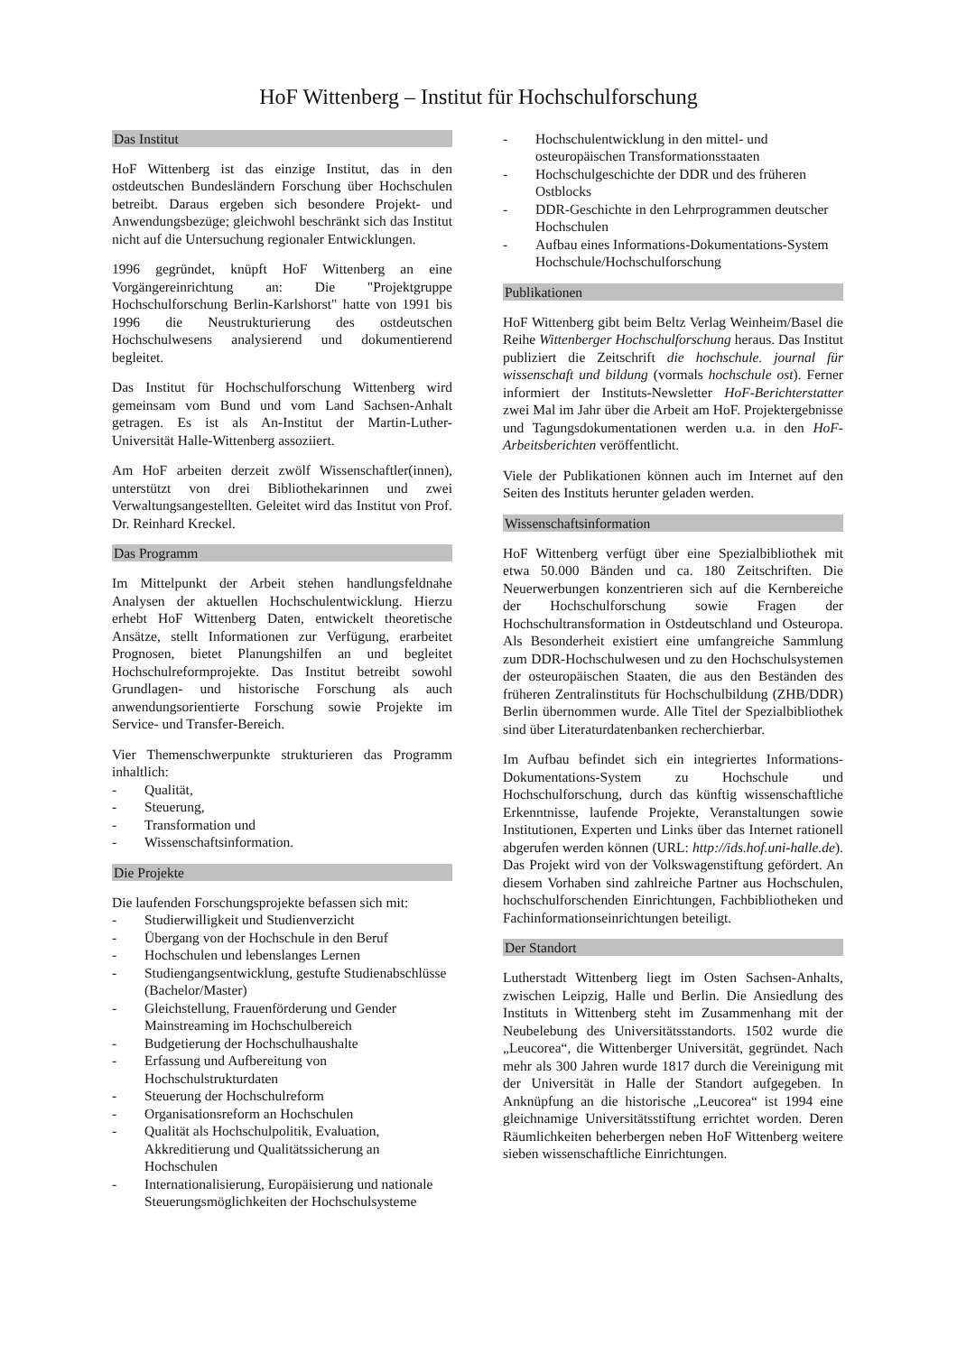HoF Wittenberg – Institut für Hochschulforschung
Das Institut
HoF Wittenberg ist das einzige Institut, das in den ostdeutschen Bundesländern Forschung über Hochschulen betreibt. Daraus ergeben sich besondere Projekt- und Anwendungsbezüge; gleichwohl beschränkt sich das Institut nicht auf die Untersuchung regionaler Entwicklungen.
1996 gegründet, knüpft HoF Wittenberg an eine Vorgängereinrichtung an: Die "Projektgruppe Hochschulforschung Berlin-Karlshorst" hatte von 1991 bis 1996 die Neustrukturierung des ostdeutschen Hochschulwesens analysierend und dokumentierend begleitet.
Das Institut für Hochschulforschung Wittenberg wird gemeinsam vom Bund und vom Land Sachsen-Anhalt getragen. Es ist als An-Institut der Martin-Luther-Universität Halle-Wittenberg assoziiert.
Am HoF arbeiten derzeit zwölf Wissenschaftler(innen), unterstützt von drei Bibliothekarinnen und zwei Verwaltungsangestellten. Geleitet wird das Institut von Prof. Dr. Reinhard Kreckel.
Das Programm
Im Mittelpunkt der Arbeit stehen handlungsfeldnahe Analysen der aktuellen Hochschulentwicklung. Hierzu erhebt HoF Wittenberg Daten, entwickelt theoretische Ansätze, stellt Informationen zur Verfügung, erarbeitet Prognosen, bietet Planungshilfen an und begleitet Hochschulreformprojekte. Das Institut betreibt sowohl Grundlagen- und historische Forschung als auch anwendungsorientierte Forschung sowie Projekte im Service- und Transfer-Bereich.
Vier Themenschwerpunkte strukturieren das Programm inhaltlich:
- Qualität,
- Steuerung,
- Transformation und
- Wissenschaftsinformation.
Die Projekte
Die laufenden Forschungsprojekte befassen sich mit:
- Studierwilligkeit und Studienverzicht
- Übergang von der Hochschule in den Beruf
- Hochschulen und lebenslanges Lernen
- Studiengangsentwicklung, gestufte Studienabschlüsse (Bachelor/Master)
- Gleichstellung, Frauenförderung und Gender Mainstreaming im Hochschulbereich
- Budgetierung der Hochschulhaushalte
- Erfassung und Aufbereitung von Hochschulstrukturdaten
- Steuerung der Hochschulreform
- Organisationsreform an Hochschulen
- Qualität als Hochschulpolitik, Evaluation, Akkreditierung und Qualitätssicherung an Hochschulen
- Internationalisierung, Europäisierung und nationale Steuerungsmöglichkeiten der Hochschulsysteme
- Hochschulentwicklung in den mittel- und osteuropäischen Transformationsstaaten
- Hochschulgeschichte der DDR und des früheren Ostblocks
- DDR-Geschichte in den Lehrprogrammen deutscher Hochschulen
- Aufbau eines Informations-Dokumentations-System Hochschule/Hochschulforschung
Publikationen
HoF Wittenberg gibt beim Beltz Verlag Weinheim/Basel die Reihe Wittenberger Hochschulforschung heraus. Das Institut publiziert die Zeitschrift die hochschule. journal für wissenschaft und bildung (vormals hochschule ost). Ferner informiert der Instituts-Newsletter HoF-Berichterstatter zwei Mal im Jahr über die Arbeit am HoF. Projektergebnisse und Tagungsdokumentationen werden u.a. in den HoF-Arbeitsberichten veröffentlicht.
Viele der Publikationen können auch im Internet auf den Seiten des Instituts herunter geladen werden.
Wissenschaftsinformation
HoF Wittenberg verfügt über eine Spezialbibliothek mit etwa 50.000 Bänden und ca. 180 Zeitschriften. Die Neuerwerbungen konzentrieren sich auf die Kernbereiche der Hochschulforschung sowie Fragen der Hochschultransformation in Ostdeutschland und Osteuropa. Als Besonderheit existiert eine umfangreiche Sammlung zum DDR-Hochschulwesen und zu den Hochschulsystemen der osteuropäischen Staaten, die aus den Beständen des früheren Zentralinstituts für Hochschulbildung (ZHB/DDR) Berlin übernommen wurde. Alle Titel der Spezialbibliothek sind über Literaturdatenbanken recherchierbar.
Im Aufbau befindet sich ein integriertes Informations-Dokumentations-System zu Hochschule und Hochschulforschung, durch das künftig wissenschaftliche Erkenntnisse, laufende Projekte, Veranstaltungen sowie Institutionen, Experten und Links über das Internet rationell abgerufen werden können (URL: http://ids.hof.uni-halle.de). Das Projekt wird von der Volkswagenstiftung gefördert. An diesem Vorhaben sind zahlreiche Partner aus Hochschulen, hochschulforschenden Einrichtungen, Fachbibliotheken und Fachinformationseinrichtungen beteiligt.
Der Standort
Lutherstadt Wittenberg liegt im Osten Sachsen-Anhalts, zwischen Leipzig, Halle und Berlin. Die Ansiedlung des Instituts in Wittenberg steht im Zusammenhang mit der Neubelebung des Universitätsstandorts. 1502 wurde die „Leucorea“, die Wittenberger Universität, gegründet. Nach mehr als 300 Jahren wurde 1817 durch die Vereinigung mit der Universität in Halle der Standort aufgegeben. In Anknüpfung an die historische „Leucorea“ ist 1994 eine gleichnamige Universitätsstiftung errichtet worden. Deren Räumlichkeiten beherbergen neben HoF Wittenberg weitere sieben wissenschaftliche Einrichtungen.